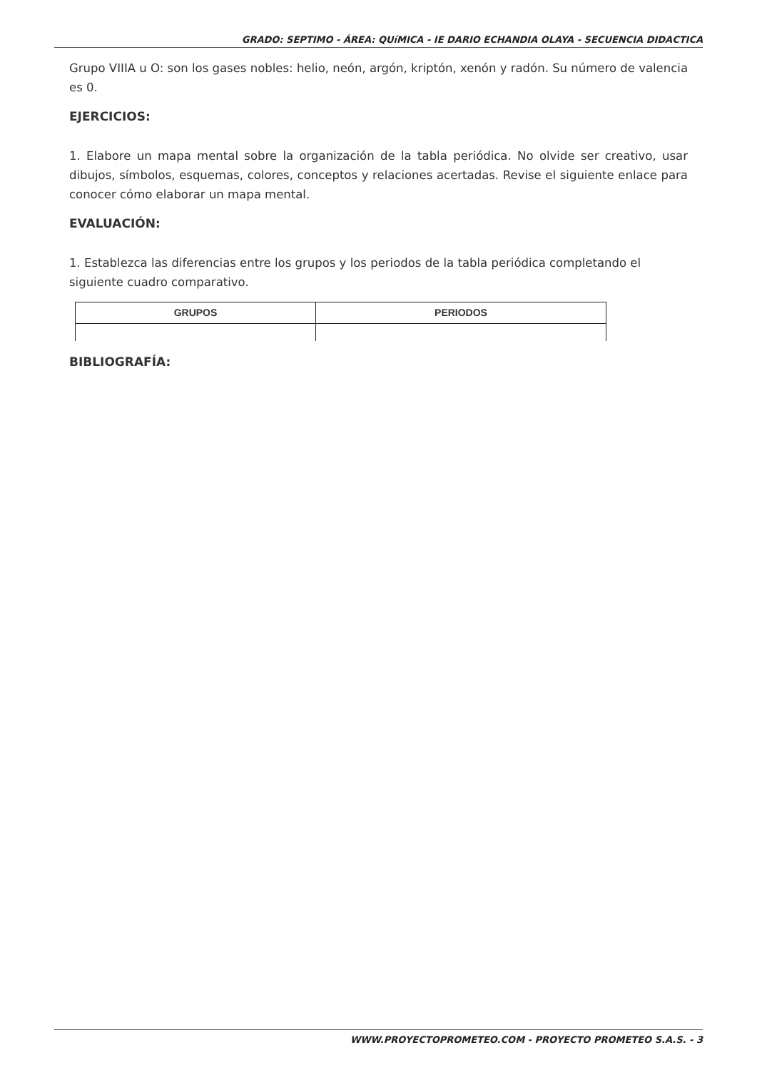GRADO: SEPTIMO - ÁREA: QUíMICA - IE DARIO ECHANDIA OLAYA - SECUENCIA DIDACTICA
Grupo VIIIA u O: son los gases nobles: helio, neón, argón, kriptón, xenón y radón. Su número de valencia es 0.
EJERCICIOS:
1. Elabore un mapa mental sobre la organización de la tabla periódica. No olvide ser creativo, usar dibujos, símbolos, esquemas, colores, conceptos y relaciones acertadas. Revise el siguiente enlace para conocer cómo elaborar un mapa mental.
EVALUACIÓN:
1. Establezca las diferencias entre los grupos y los periodos de la tabla periódica completando el siguiente cuadro comparativo.
| GRUPOS | PERIODOS |
| --- | --- |
BIBLIOGRAFÍA:
WWW.PROYECTOPROMETEO.COM - PROYECTO PROMETEO S.A.S. - 3